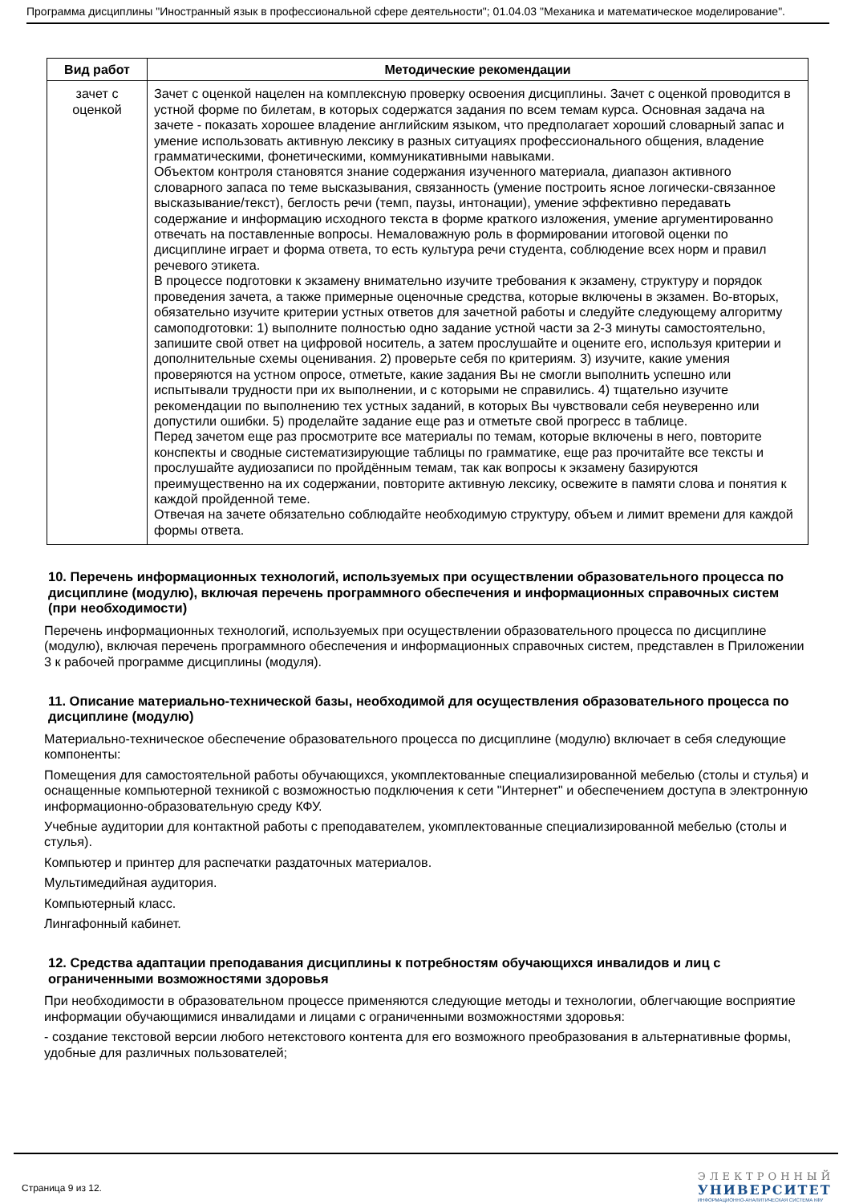Программа дисциплины "Иностранный язык в профессиональной сфере деятельности"; 01.04.03 "Механика и математическое моделирование".
| Вид работ | Методические рекомендации |
| --- | --- |
| зачет с оценкой | Зачет с оценкой нацелен на комплексную проверку освоения дисциплины. Зачет с оценкой проводится в устной форме по билетам, в которых содержатся задания по всем темам курса. Основная задача на зачете - показать хорошее владение английским языком, что предполагает хороший словарный запас и умение использовать активную лексику в разных ситуациях профессионального общения, владение грамматическими, фонетическими, коммуникативными навыками. Объектом контроля становятся знание содержания изученного материала, диапазон активного словарного запаса по теме высказывания, связанность (умение построить ясное логически-связанное высказывание/текст), беглость речи (темп, паузы, интонации), умение эффективно передавать содержание и информацию исходного текста в форме краткого изложения, умение аргументированно отвечать на поставленные вопросы. Немаловажную роль в формировании итоговой оценки по дисциплине играет и форма ответа, то есть культура речи студента, соблюдение всех норм и правил речевого этикета. В процессе подготовки к экзамену внимательно изучите требования к экзамену, структуру и порядок проведения зачета, а также примерные оценочные средства, которые включены в экзамен. Во-вторых, обязательно изучите критерии устных ответов для зачетной работы и следуйте следующему алгоритму самоподготовки: 1) выполните полностью одно задание устной части за 2-3 минуты самостоятельно, запишите свой ответ на цифровой носитель, а затем прослушайте и оцените его, используя критерии и дополнительные схемы оценивания. 2) проверьте себя по критериям. 3) изучите, какие умения проверяются на устном опросе, отметьте, какие задания Вы не смогли выполнить успешно или испытывали трудности при их выполнении, и с которыми не справились. 4) тщательно изучите рекомендации по выполнению тех устных заданий, в которых Вы чувствовали себя неуверенно или допустили ошибки. 5) проделайте задание еще раз и отметьте свой прогресс в таблице. Перед зачетом еще раз просмотрите все материалы по темам, которые включены в него, повторите конспекты и сводные систематизирующие таблицы по грамматике, еще раз прочитайте все тексты и прослушайте аудиозаписи по пройдённым темам, так как вопросы к экзамену базируются преимущественно на их содержании, повторите активную лексику, освежите в памяти слова и понятия к каждой пройденной теме. Отвечая на зачете обязательно соблюдайте необходимую структуру, объем и лимит времени для каждой формы ответа. |
10. Перечень информационных технологий, используемых при осуществлении образовательного процесса по дисциплине (модулю), включая перечень программного обеспечения и информационных справочных систем (при необходимости)
Перечень информационных технологий, используемых при осуществлении образовательного процесса по дисциплине (модулю), включая перечень программного обеспечения и информационных справочных систем, представлен в Приложении 3 к рабочей программе дисциплины (модуля).
11. Описание материально-технической базы, необходимой для осуществления образовательного процесса по дисциплине (модулю)
Материально-техническое обеспечение образовательного процесса по дисциплине (модулю) включает в себя следующие компоненты:
Помещения для самостоятельной работы обучающихся, укомплектованные специализированной мебелью (столы и стулья) и оснащенные компьютерной техникой с возможностью подключения к сети "Интернет" и обеспечением доступа в электронную информационно-образовательную среду КФУ.
Учебные аудитории для контактной работы с преподавателем, укомплектованные специализированной мебелью (столы и стулья).
Компьютер и принтер для распечатки раздаточных материалов.
Мультимедийная аудитория.
Компьютерный класс.
Лингафонный кабинет.
12. Средства адаптации преподавания дисциплины к потребностям обучающихся инвалидов и лиц с ограниченными возможностями здоровья
При необходимости в образовательном процессе применяются следующие методы и технологии, облегчающие восприятие информации обучающимися инвалидами и лицами с ограниченными возможностями здоровья:
- создание текстовой версии любого нетекстового контента для его возможного преобразования в альтернативные формы, удобные для различных пользователей;
Страница 9 из 12.
ЭЛЕКТРОННЫЙ
УНИВЕРСИТЕТ
ИНФОРМАЦИОННО-АНАЛИТИЧЕСКАЯ СИСТЕМА КФУ